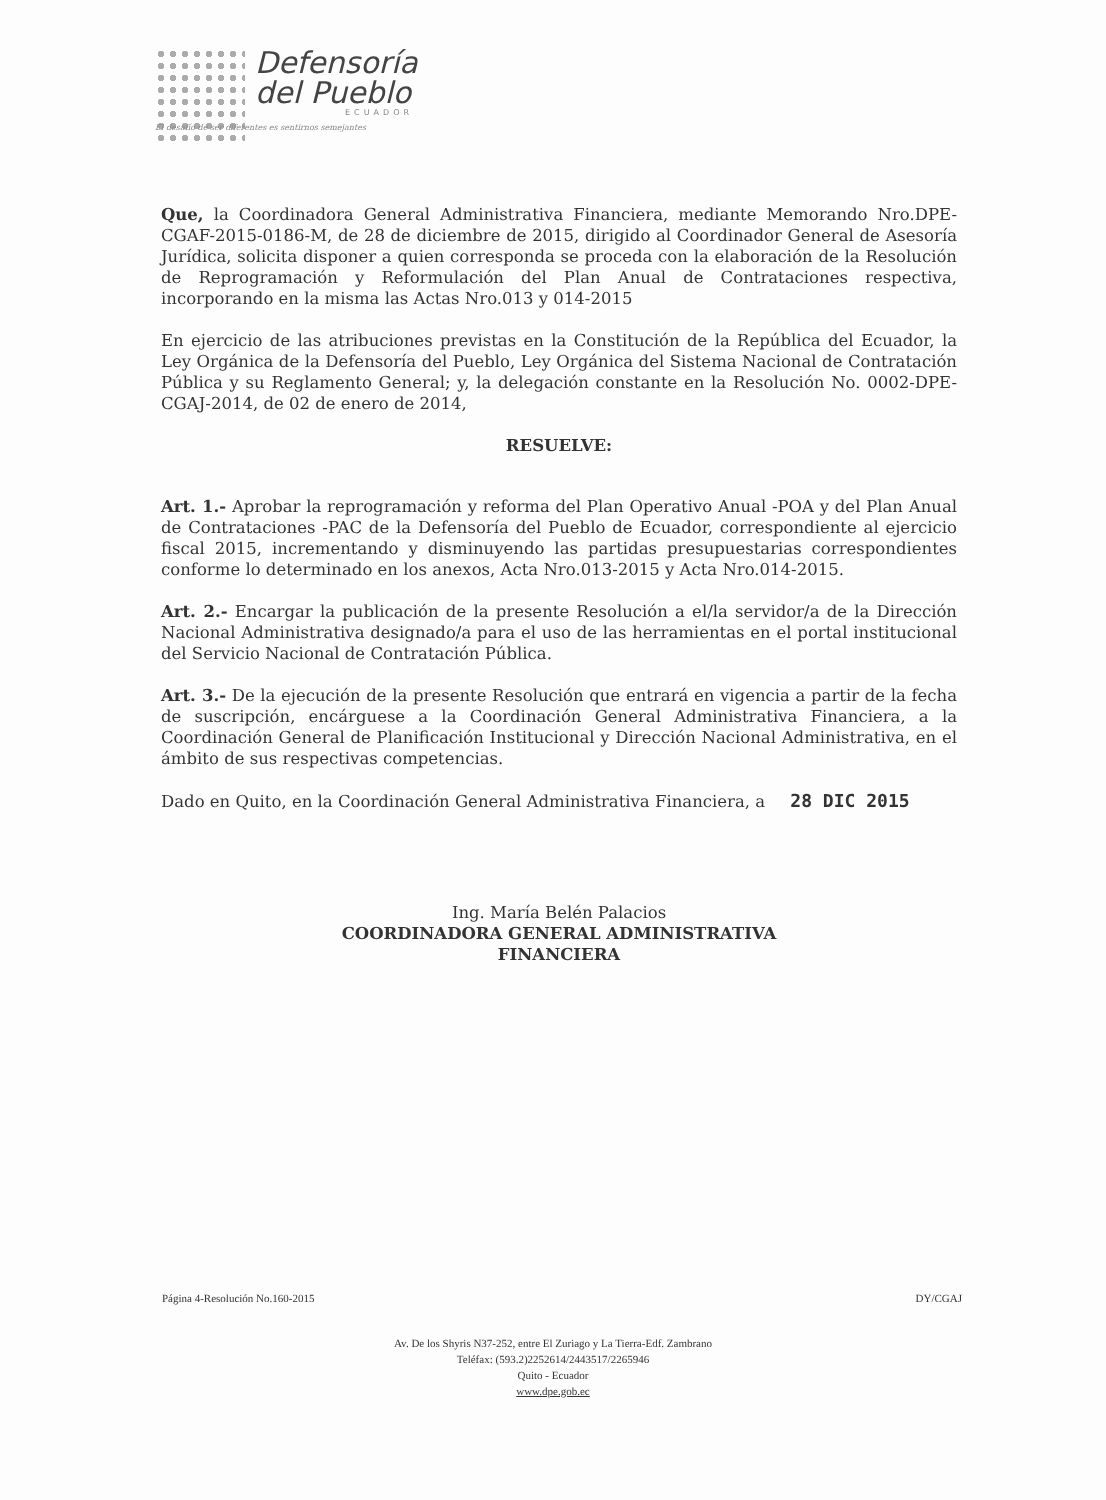Defensoría
del Pueblo
ECUADOR
El desafío de ser diferentes es sentirnos semejantes
Que, la Coordinadora General Administrativa Financiera, mediante Memorando Nro.DPE-CGAF-2015-0186-M, de 28 de diciembre de 2015, dirigido al Coordinador General de Asesoría Jurídica, solicita disponer a quien corresponda se proceda con la elaboración de la Resolución de Reprogramación y Reformulación del Plan Anual de Contrataciones respectiva, incorporando en la misma las Actas Nro.013 y 014-2015
En ejercicio de las atribuciones previstas en la Constitución de la República del Ecuador, la Ley Orgánica de la Defensoría del Pueblo, Ley Orgánica del Sistema Nacional de Contratación Pública y su Reglamento General; y, la delegación constante en la Resolución No. 0002-DPE-CGAJ-2014, de 02 de enero de 2014,
RESUELVE:
Art. 1.- Aprobar la reprogramación y reforma del Plan Operativo Anual -POA y del Plan Anual de Contrataciones -PAC de la Defensoría del Pueblo de Ecuador, correspondiente al ejercicio fiscal 2015, incrementando y disminuyendo las partidas presupuestarias correspondientes conforme lo determinado en los anexos, Acta Nro.013-2015 y Acta Nro.014-2015.
Art. 2.- Encargar la publicación de la presente Resolución a el/la servidor/a de la Dirección Nacional Administrativa designado/a para el uso de las herramientas en el portal institucional del Servicio Nacional de Contratación Pública.
Art. 3.- De la ejecución de la presente Resolución que entrará en vigencia a partir de la fecha de suscripción, encárguese a la Coordinación General Administrativa Financiera, a la Coordinación General de Planificación Institucional y Dirección Nacional Administrativa, en el ámbito de sus respectivas competencias.
Dado en Quito, en la Coordinación General Administrativa Financiera, a 28 DIC 2015
Ing. María Belén Palacios
COORDINADORA GENERAL ADMINISTRATIVA
FINANCIERA
Página 4-Resolución No.160-2015 DY/CGAJ
Av. De los Shyris N37-252, entre El Zuriago y La Tierra-Edf. Zambrano
Teléfax: (593.2)2252614/2443517/2265946
Quito - Ecuador
www.dpe.gob.ec